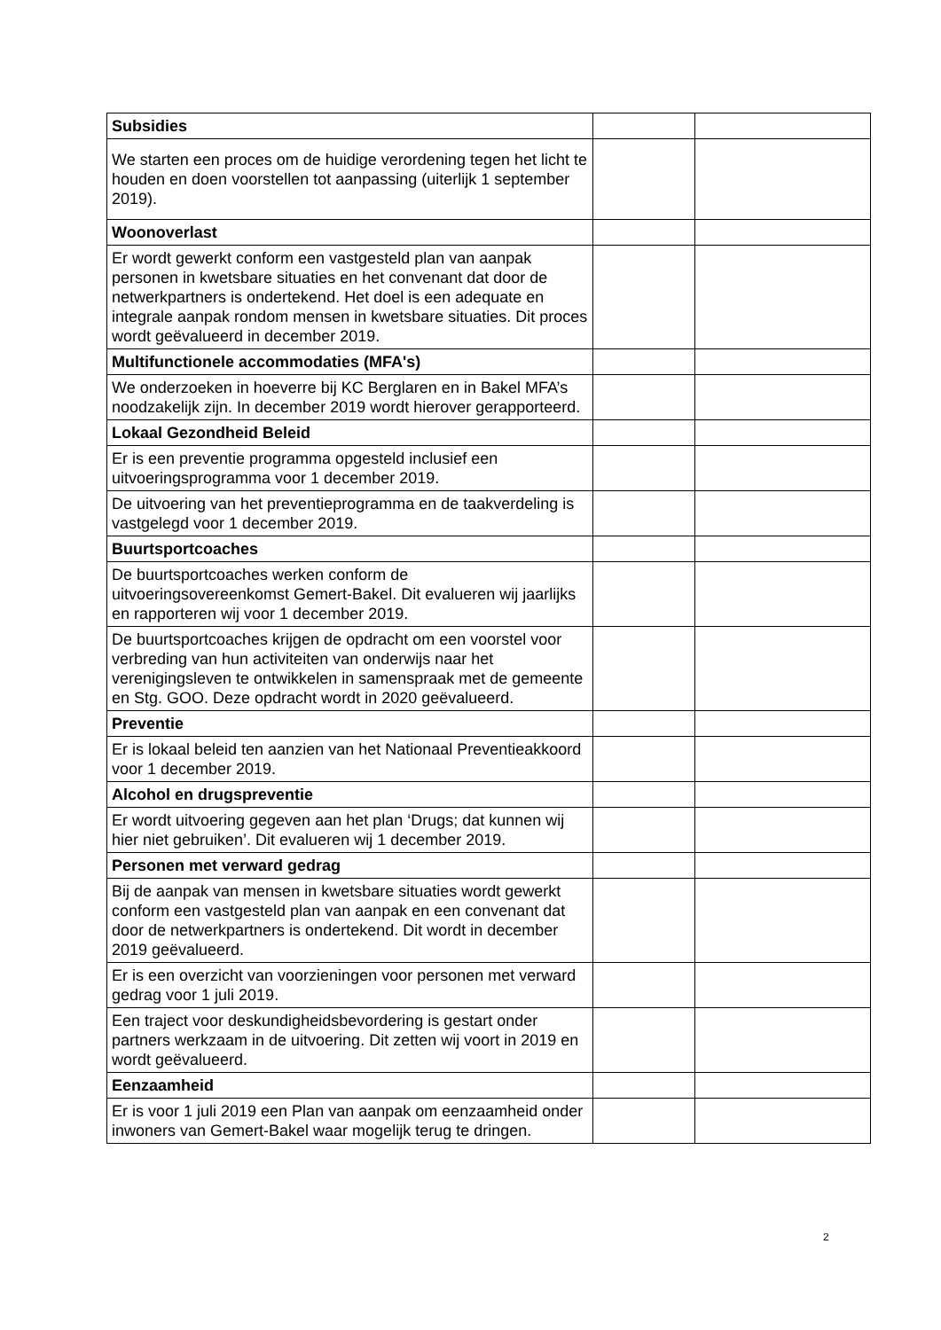| Subsidies | | |
| We starten een proces om de huidige verordening tegen het licht te houden en doen voorstellen tot aanpassing (uiterlijk 1 september 2019). | | |
| Woonoverlast | | |
| Er wordt gewerkt conform een vastgesteld plan van aanpak personen in kwetsbare situaties en het convenant dat door de netwerkpartners is ondertekend. Het doel is een adequate en integrale aanpak rondom mensen in kwetsbare situaties. Dit proces wordt geëvalueerd in december 2019. | | |
| Multifunctionele accommodaties (MFA's) | | |
| We onderzoeken in hoeverre bij KC Berglaren en in Bakel MFA’s noodzakelijk zijn. In december 2019 wordt hierover gerapporteerd. | | |
| Lokaal Gezondheid Beleid | | |
| Er is een preventie programma opgesteld inclusief een uitvoeringsprogramma voor 1 december 2019. | | |
| De uitvoering van het preventieprogramma en de taakverdeling is vastgelegd voor 1 december 2019. | | |
| Buurtsportcoaches | | |
| De buurtsportcoaches werken conform de uitvoeringsovereenkomst Gemert-Bakel. Dit evalueren wij jaarlijks en rapporteren wij voor 1 december 2019. | | |
| De buurtsportcoaches krijgen de opdracht om een voorstel voor verbreding van hun activiteiten van onderwijs naar het verenigingsleven te ontwikkelen in samenspraak met de gemeente en Stg. GOO. Deze opdracht wordt in 2020 geëvalueerd. | | |
| Preventie | | |
| Er is lokaal beleid ten aanzien van het Nationaal Preventieakkoord voor 1 december 2019. | | |
| Alcohol en drugspreventie | | |
| Er wordt uitvoering gegeven aan het plan ‘Drugs; dat kunnen wij hier niet gebruiken’. Dit evalueren wij 1 december 2019. | | |
| Personen met verward gedrag | | |
| Bij de aanpak van mensen in kwetsbare situaties wordt gewerkt conform een vastgesteld plan van aanpak en een convenant dat door de netwerkpartners is ondertekend. Dit wordt in december 2019 geëvalueerd. | | |
| Er is een overzicht van voorzieningen voor personen met verward gedrag voor 1 juli 2019. | | |
| Een traject voor deskundigheidsbevordering is gestart onder partners werkzaam in de uitvoering. Dit zetten wij voort in 2019 en wordt geëvalueerd. | | |
| Eenzaamheid | | |
| Er is voor 1 juli 2019 een Plan van aanpak om eenzaamheid onder inwoners van Gemert-Bakel waar mogelijk terug te dringen. | | |
2